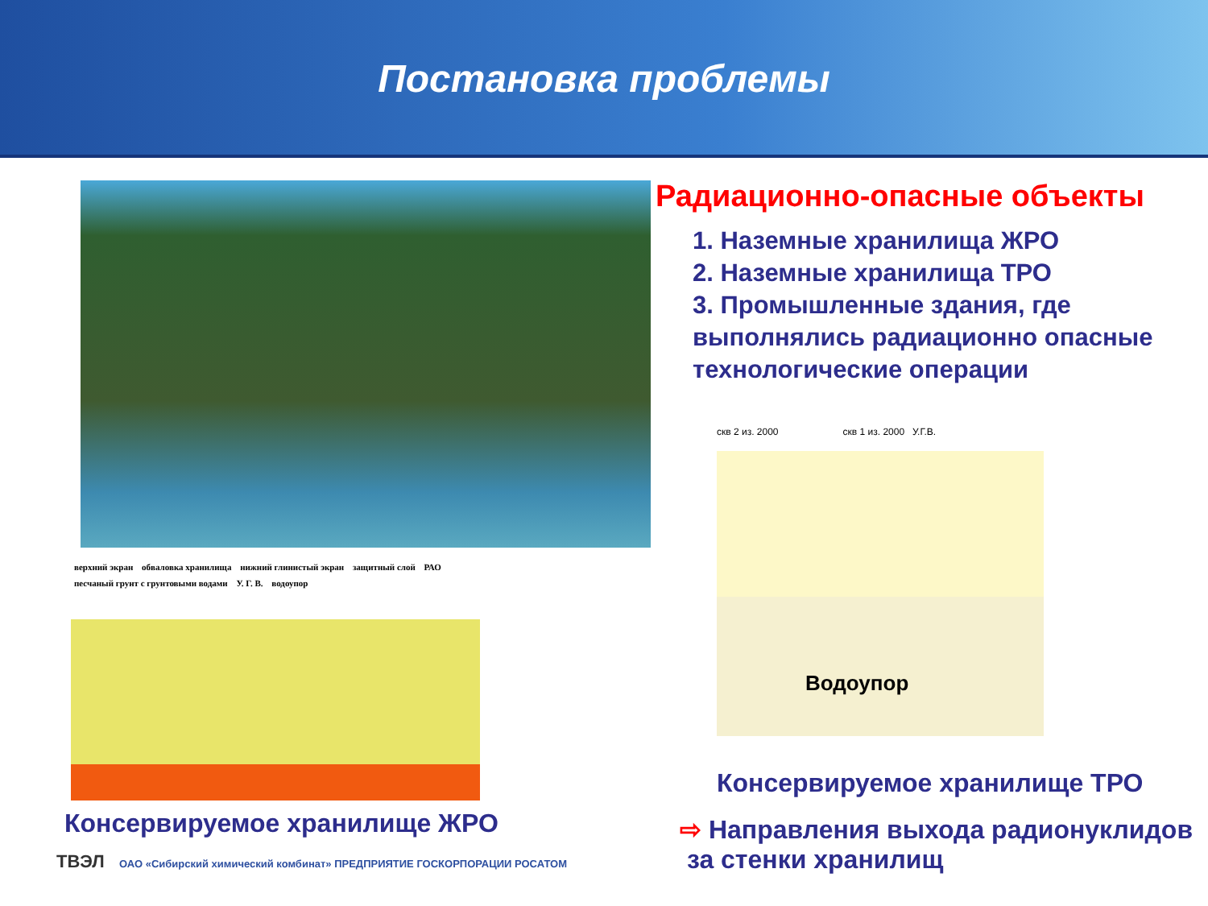Постановка проблемы
верхний экран обваловка хранилища нижний глинистый экран защитный слой РАО песчаный грунт с грунтовыми водами У. Г. В. водоупор
Консервируемое хранилище ЖРО
ТВЭЛ ОАО «Сибирский химический комбинат» ПРЕДПРИЯТИЕ ГОСКОРПОРАЦИИ РОСАТОМ
Радиационно-опасные объекты
1. Наземные хранилища ЖРО
2. Наземные хранилища ТРО
3. Промышленные здания, где выполнялись радиационно опасные технологические операции
скв 2 из. 2000 скв 1 из. 2000 У.Г.В.
Водоупор
Консервируемое хранилище ТРО
⇨ Направления выхода радионуклидов
за стенки хранилищ